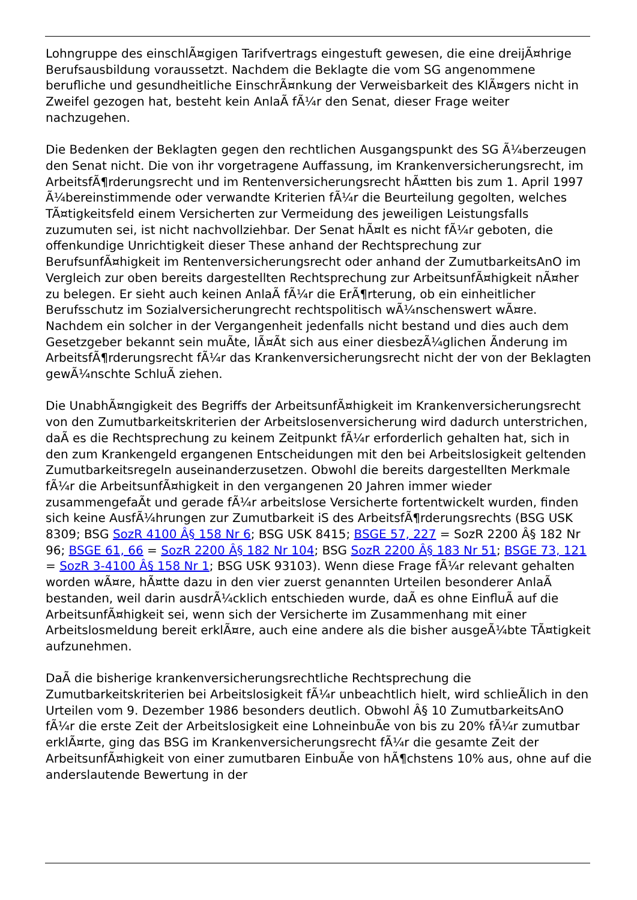Lohngruppe des einschlÃ¤gigen Tarifvertrags eingestuft gewesen, die eine dreijÃ¤hrige Berufsausbildung voraussetzt. Nachdem die Beklagte die vom SG angenommene berufliche und gesundheitliche EinschrÃ¤nkung der Verweisbarkeit des KlÃ¤gers nicht in Zweifel gezogen hat, besteht kein AnlaÃ fÃ¼r den Senat, dieser Frage weiter nachzugehen.
Die Bedenken der Beklagten gegen den rechtlichen Ausgangspunkt des SG Ã¼berzeugen den Senat nicht. Die von ihr vorgetragene Auffassung, im Krankenversicherungsrecht, im ArbeitsfÃ¶rderungsrecht und im Rentenversicherungsrecht hÃ¤tten bis zum 1. April 1997 Ã¼bereinstimmende oder verwandte Kriterien fÃ¼r die Beurteilung gegolten, welches TÃ¤tigkeitsfeld einem Versicherten zur Vermeidung des jeweiligen Leistungsfalls zuzumuten sei, ist nicht nachvollziehbar. Der Senat hÃ¤lt es nicht fÃ¼r geboten, die offenkundige Unrichtigkeit dieser These anhand der Rechtsprechung zur BerufsunfÃ¤higkeit im Rentenversicherungsrecht oder anhand der ZumutbarkeitsAnO im Vergleich zur oben bereits dargestellten Rechtsprechung zur ArbeitsunfÃ¤higkeit nÃ¤her zu belegen. Er sieht auch keinen AnlaÃ fÃ¼r die ErÃ¶rterung, ob ein einheitlicher Berufsschutz im Sozialversicherungrecht rechtspolitisch wÃ¼nschenswert wÃ¤re. Nachdem ein solcher in der Vergangenheit jedenfalls nicht bestand und dies auch dem Gesetzgeber bekannt sein muÃte, lÃ¤Ãt sich aus einer diesbezÃ¼glichen Ãnderung im ArbeitsfÃ¶rderungsrecht fÃ¼r das Krankenversicherungsrecht nicht der von der Beklagten gewÃ¼nschte SchluÃ ziehen.
Die UnabhÃ¤ngigkeit des Begriffs der ArbeitsunfÃ¤higkeit im Krankenversicherungsrecht von den Zumutbarkeitskriterien der Arbeitslosenversicherung wird dadurch unterstrichen, daÃ es die Rechtsprechung zu keinem Zeitpunkt fÃ¼r erforderlich gehalten hat, sich in den zum Krankengeld ergangenen Entscheidungen mit den bei Arbeitslosigkeit geltenden Zumutbarkeitsregeln auseinanderzusetzen. Obwohl die bereits dargestellten Merkmale fÃ¼r die ArbeitsunfÃ¤higkeit in den vergangenen 20 Jahren immer wieder zusammengefaÃt und gerade fÃ¼r arbeitslose Versicherte fortentwickelt wurden, finden sich keine AusfÃ¼hrungen zur Zumutbarkeit iS des ArbeitsfÃ¶rderungsrechts (BSG USK 8309; BSG SozR 4100 Â§ 158 Nr 6; BSG USK 8415; BSGE 57, 227 = SozR 2200 Â§ 182 Nr 96; BSGE 61, 66 = SozR 2200 Â§ 182 Nr 104; BSG SozR 2200 Â§ 183 Nr 51; BSGE 73, 121 = SozR 3-4100 Â§ 158 Nr 1; BSG USK 93103). Wenn diese Frage fÃ¼r relevant gehalten worden wÃ¤re, hÃ¤tte dazu in den vier zuerst genannten Urteilen besonderer AnlaÃ bestanden, weil darin ausdrÃ¼cklich entschieden wurde, daÃ es ohne EinfluÃ auf die ArbeitsunfÃ¤higkeit sei, wenn sich der Versicherte im Zusammenhang mit einer Arbeitslosmeldung bereit erklÃ¤re, auch eine andere als die bisher ausgeÃ¼bte TÃ¤tigkeit aufzunehmen.
DaÃ die bisherige krankenversicherungsrechtliche Rechtsprechung die Zumutbarkeitskriterien bei Arbeitslosigkeit fÃ¼r unbeachtlich hielt, wird schlieÃlich in den Urteilen vom 9. Dezember 1986 besonders deutlich. Obwohl Â§ 10 ZumutbarkeitsAnO fÃ¼r die erste Zeit der Arbeitslosigkeit eine LohneinbuÃe von bis zu 20% fÃ¼r zumutbar erklÃ¤rte, ging das BSG im Krankenversicherungsrecht fÃ¼r die gesamte Zeit der ArbeitsunfÃ¤higkeit von einer zumutbaren EinbuÃe von hÃ¶chstens 10% aus, ohne auf die anderslautende Bewertung in der